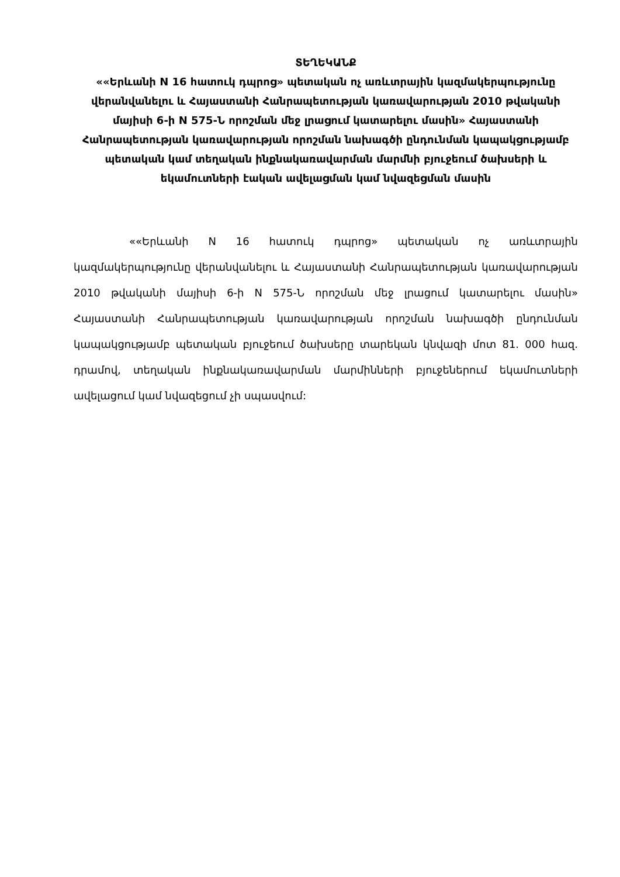ՏԵՂԵԿԱՆՔ
««Երևանի N 16 հատուկ դպրոց» պետական ոչ առևտրային կազմակերպությունը վերանվանելու և Հայաստանի Հանրապետության կառավարության 2010 թվականի մայիսի 6-ի N 575-Ն որոշման մեջ լրացում կատարելու մասին» Հայաստանի Հանրապետության կառավարության որոշման նախագծի ընդունման կապակցությամբ պետական կամ տեղական ինքնակառավարման մարմնի բյուջեում ծախսերի և եկամուտների էական ավելացման կամ նվազեցման մասին
««Երևանի N 16 հատուկ դպրոց» պետական ոչ առևտրային կազմակերպությունը վերանվանելու և Հայաստանի Հանրապետության կառավարության 2010 թվականի մայիսի 6-ի N 575-Ն որոշման մեջ լրացում կատարելու մասին» Հայաստանի Հանրապետության կառավարության որոշման նախագծի ընդունման կապակցությամբ պետական բյուջեում ծախսերը տարեկան կնվազի մոտ 81. 000 հազ. դրամով, տեղական ինքնակառավարման մարմինների բյուջեներում եկամուտների ավելացում կամ նվազեցում չի սպասվում: